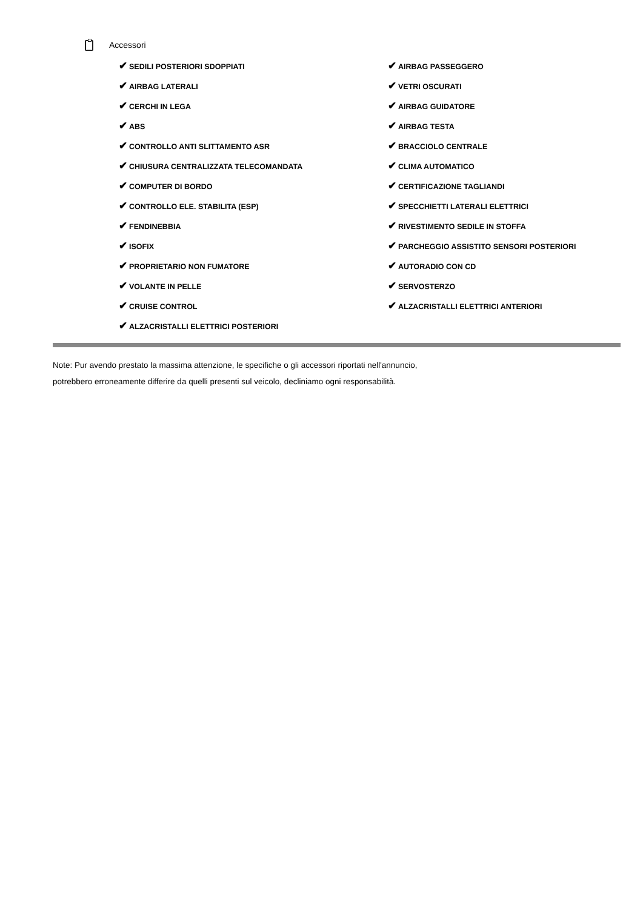Accessori
| ✔ SEDILI POSTERIORI SDOPPIATI | ✔ AIRBAG PASSEGGERO |
| ✔ AIRBAG LATERALI | ✔ VETRI OSCURATI |
| ✔ CERCHI IN LEGA | ✔ AIRBAG GUIDATORE |
| ✔ ABS | ✔ AIRBAG TESTA |
| ✔ CONTROLLO ANTI SLITTAMENTO ASR | ✔ BRACCIOLO CENTRALE |
| ✔ CHIUSURA CENTRALIZZATA TELECOMANDATA | ✔ CLIMA AUTOMATICO |
| ✔ COMPUTER DI BORDO | ✔ CERTIFICAZIONE TAGLIANDI |
| ✔ CONTROLLO ELE. STABILITA (ESP) | ✔ SPECCHIETTI LATERALI ELETTRICI |
| ✔ FENDINEBBIA | ✔ RIVESTIMENTO SEDILE IN STOFFA |
| ✔ ISOFIX | ✔ PARCHEGGIO ASSISTITO SENSORI POSTERIORI |
| ✔ PROPRIETARIO NON FUMATORE | ✔ AUTORADIO CON CD |
| ✔ VOLANTE IN PELLE | ✔ SERVOSTERZO |
| ✔ CRUISE CONTROL | ✔ ALZACRISTALLI ELETTRICI ANTERIORI |
| ✔ ALZACRISTALLI ELETTRICI POSTERIORI | |
Note: Pur avendo prestato la massima attenzione, le specifiche o gli accessori riportati nell'annuncio,
potrebbero erroneamente differire da quelli presenti sul veicolo, decliniamo ogni responsabilità.